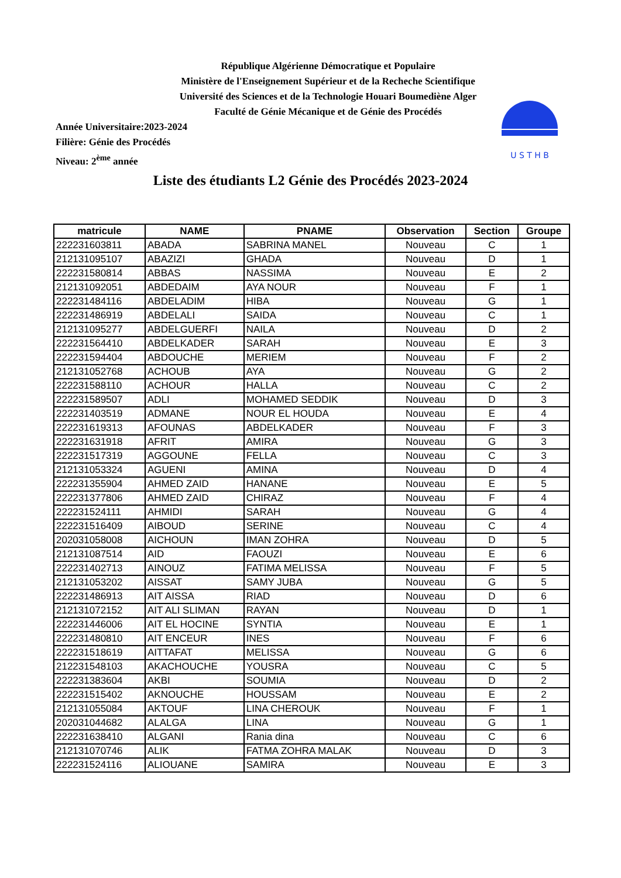République Algérienne Démocratique et Populaire
Ministère de l'Enseignement Supérieur et de la Recheche Scientifique
Université des Sciences et de la Technologie Houari Boumediène Alger
Faculté de Génie Mécanique et de Génie des Procédés
U S T H B
Année Universitaire:2023-2024
Filière: Génie des Procédés
Niveau: 2<sup>ème</sup> année
Liste des étudiants L2 Génie des Procédés 2023-2024
| matricule | NAME | PNAME | Observation | Section | Groupe |
| --- | --- | --- | --- | --- | --- |
| 222231603811 | ABADA | SABRINA MANEL | Nouveau | C | 1 |
| 212131095107 | ABAZIZI | GHADA | Nouveau | D | 1 |
| 222231580814 | ABBAS | NASSIMA | Nouveau | E | 2 |
| 212131092051 | ABDEDAIM | AYA NOUR | Nouveau | F | 1 |
| 222231484116 | ABDELADIM | HIBA | Nouveau | G | 1 |
| 222231486919 | ABDELALI | SAIDA | Nouveau | C | 1 |
| 212131095277 | ABDELGUERFI | NAILA | Nouveau | D | 2 |
| 222231564410 | ABDELKADER | SARAH | Nouveau | E | 3 |
| 222231594404 | ABDOUCHE | MERIEM | Nouveau | F | 2 |
| 212131052768 | ACHOUB | AYA | Nouveau | G | 2 |
| 222231588110 | ACHOUR | HALLA | Nouveau | C | 2 |
| 222231589507 | ADLI | MOHAMED SEDDIK | Nouveau | D | 3 |
| 222231403519 | ADMANE | NOUR EL HOUDA | Nouveau | E | 4 |
| 222231619313 | AFOUNAS | ABDELKADER | Nouveau | F | 3 |
| 222231631918 | AFRIT | AMIRA | Nouveau | G | 3 |
| 222231517319 | AGGOUNE | FELLA | Nouveau | C | 3 |
| 212131053324 | AGUENI | AMINA | Nouveau | D | 4 |
| 222231355904 | AHMED ZAID | HANANE | Nouveau | E | 5 |
| 222231377806 | AHMED ZAID | CHIRAZ | Nouveau | F | 4 |
| 222231524111 | AHMIDI | SARAH | Nouveau | G | 4 |
| 222231516409 | AIBOUD | SERINE | Nouveau | C | 4 |
| 202031058008 | AICHOUN | IMAN ZOHRA | Nouveau | D | 5 |
| 212131087514 | AID | FAOUZI | Nouveau | E | 6 |
| 222231402713 | AINOUZ | FATIMA MELISSA | Nouveau | F | 5 |
| 212131053202 | AISSAT | SAMY JUBA | Nouveau | G | 5 |
| 222231486913 | AIT AISSA | RIAD | Nouveau | D | 6 |
| 212131072152 | AIT ALI SLIMAN | RAYAN | Nouveau | D | 1 |
| 222231446006 | AIT EL HOCINE | SYNTIA | Nouveau | E | 1 |
| 222231480810 | AIT ENCEUR | INES | Nouveau | F | 6 |
| 222231518619 | AITTAFAT | MELISSA | Nouveau | G | 6 |
| 212231548103 | AKACHOUCHE | YOUSRA | Nouveau | C | 5 |
| 222231383604 | AKBI | SOUMIA | Nouveau | D | 2 |
| 222231515402 | AKNOUCHE | HOUSSAM | Nouveau | E | 2 |
| 212131055084 | AKTOUF | LINA CHEROUK | Nouveau | F | 1 |
| 202031044682 | ALALGA | LINA | Nouveau | G | 1 |
| 222231638410 | ALGANI | Rania dina | Nouveau | C | 6 |
| 212131070746 | ALIK | FATMA ZOHRA MALAK | Nouveau | D | 3 |
| 222231524116 | ALIOUANE | SAMIRA | Nouveau | E | 3 |